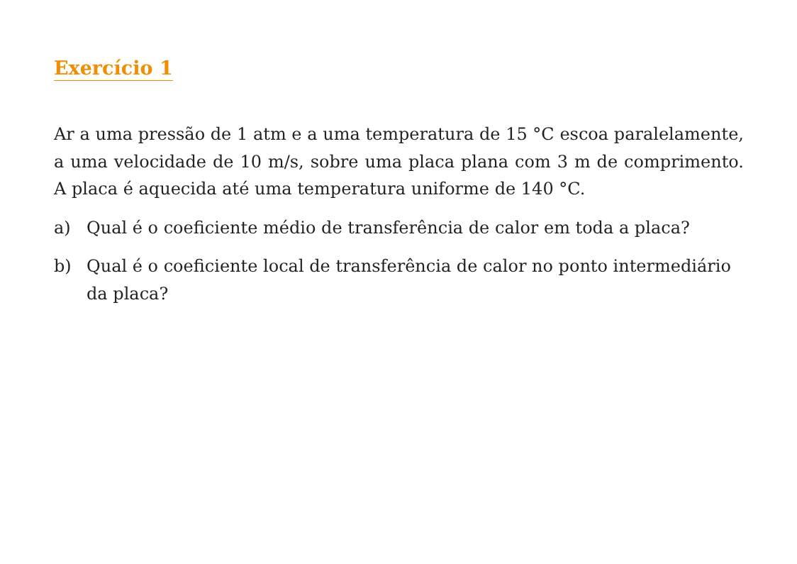Exercício 1
Ar a uma pressão de 1 atm e a uma temperatura de 15 °C escoa paralelamente, a uma velocidade de 10 m/s, sobre uma placa plana com 3 m de comprimento. A placa é aquecida até uma temperatura uniforme de 140 °C.
a) Qual é o coeficiente médio de transferência de calor em toda a placa?
b) Qual é o coeficiente local de transferência de calor no ponto intermediário da placa?